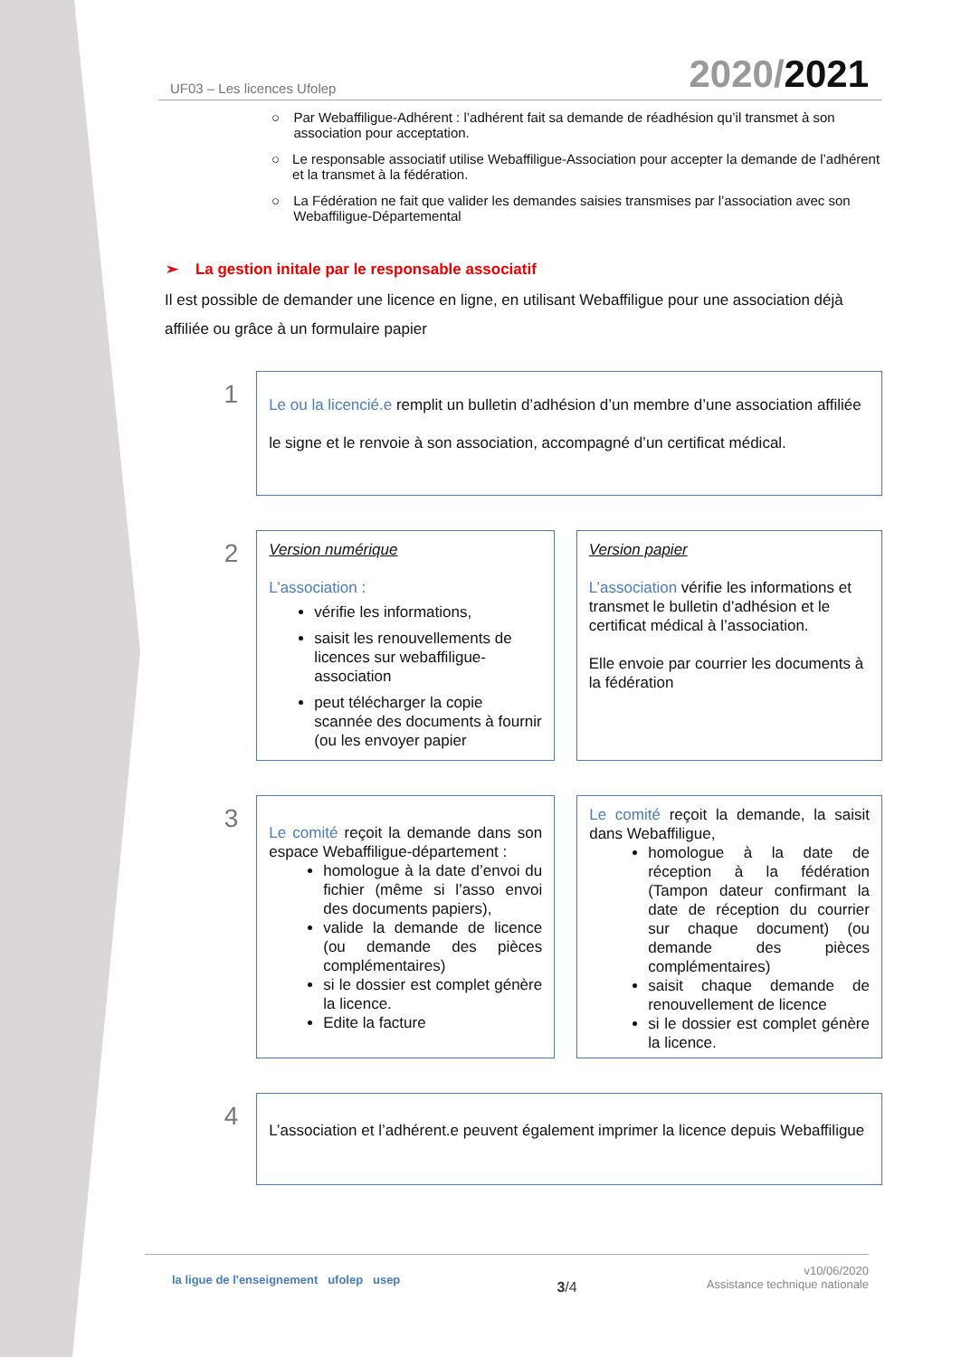UF03 – Les licences Ufolep 2020/2021
○ Par Webaffiligue-Adhérent : l’adhérent fait sa demande de réadhésion qu’il transmet à son association pour acceptation.
○ Le responsable associatif utilise Webaffiligue-Association pour accepter la demande de l’adhérent et la transmet à la fédération.
○ La Fédération ne fait que valider les demandes saisies transmises par l’association avec son Webaffiligue-Départemental
➢ La gestion initale par le responsable associatif
Il est possible de demander une licence en ligne, en utilisant Webaffiligue pour une association déjà affiliée ou grâce à un formulaire papier
1
Le ou la licencié.e remplit un bulletin d’adhésion d’un membre d’une association affiliée
le signe et le renvoie à son association, accompagné d’un certificat médical.
2
Version numérique
L’association :
vérifie les informations,
saisit les renouvellements de licences sur webaffiligue-association
peut télécharger la copie scannée des documents à fournir (ou les envoyer papier
Version papier
L’association vérifie les informations et transmet le bulletin d’adhésion et le certificat médical à l’association.
Elle envoie par courrier les documents à la fédération
3
Le comité reçoit la demande dans son espace Webaffiligue-département :
homologue à la date d’envoi du fichier (même si l’asso envoi des documents papiers),
valide la demande de licence (ou demande des pièces complémentaires)
si le dossier est complet génère la licence.
Edite la facture
Le comité reçoit la demande, la saisit dans Webaffiligue,
homologue à la date de réception à la fédération (Tampon dateur confirmant la date de réception du courrier sur chaque document) (ou demande des pièces complémentaires)
saisit chaque demande de renouvellement de licence
si le dossier est complet génère la licence.
4
L’association et l’adhérent.e peuvent également imprimer la licence depuis Webaffiligue
la ligue de l'enseignement ufolep usep 3/4 v10/06/2020
Assistance technique nationale